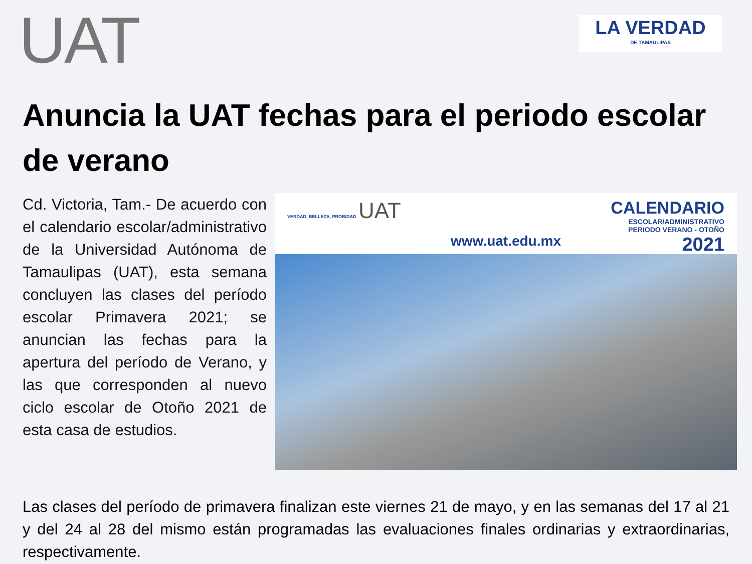UAT
LA VERDAD
DE TAMAULIPAS
Anuncia la UAT fechas para el periodo escolar de verano
Cd. Victoria, Tam.- De acuerdo con el calendario escolar/administrativo de la Universidad Autónoma de Tamaulipas (UAT), esta semana concluyen las clases del período escolar Primavera 2021; se anuncian las fechas para la apertura del período de Verano, y las que corresponden al nuevo ciclo escolar de Otoño 2021 de esta casa de estudios.
VERDAD, BELLEZA, PROBIDAD UAT
www.uat.edu.mx
CALENDARIO
ESCOLAR/ADMINISTRATIVO
PERIODO VERANO - OTOÑO
2021
Las clases del período de primavera finalizan este viernes 21 de mayo, y en las semanas del 17 al 21 y del 24 al 28 del mismo están programadas las evaluaciones finales ordinarias y extraordinarias, respectivamente.